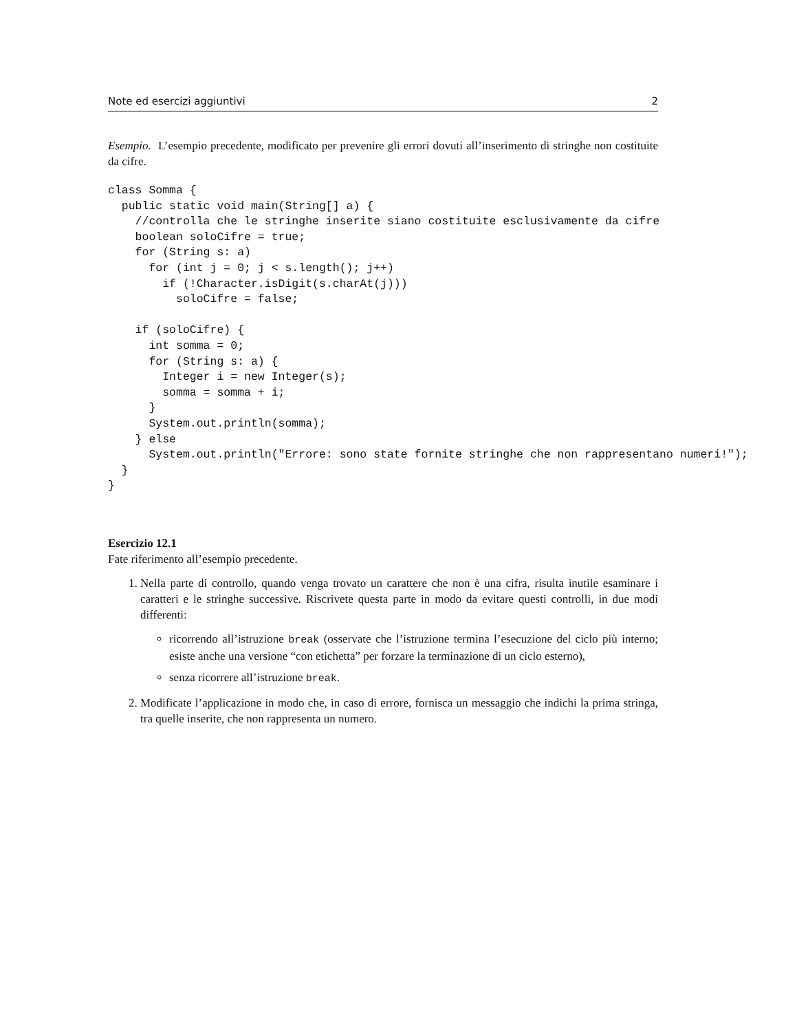Note ed esercizi aggiuntivi 2
Esempio. L’esempio precedente, modificato per prevenire gli errori dovuti all’inserimento di stringhe non costituite da cifre.
class Somma {
  public static void main(String[] a) {
    //controlla che le stringhe inserite siano costituite esclusivamente da cifre
    boolean soloCifre = true;
    for (String s: a)
      for (int j = 0; j < s.length(); j++)
        if (!Character.isDigit(s.charAt(j)))
          soloCifre = false;

    if (soloCifre) {
      int somma = 0;
      for (String s: a) {
        Integer i = new Integer(s);
        somma = somma + i;
      }
      System.out.println(somma);
    } else
      System.out.println("Errore: sono state fornite stringhe che non rappresentano numeri!");
  }
}
Esercizio 12.1
Fate riferimento all’esempio precedente.
1. Nella parte di controllo, quando venga trovato un carattere che non è una cifra, risulta inutile esaminare i caratteri e le stringhe successive. Riscrivete questa parte in modo da evitare questi controlli, in due modi differenti:
ricorrendo all’istruzione break (osservate che l’istruzione termina l’esecuzione del ciclo più interno; esiste anche una versione “con etichetta” per forzare la terminazione di un ciclo esterno),
senza ricorrere all’istruzione break.
2. Modificate l’applicazione in modo che, in caso di errore, fornisca un messaggio che indichi la prima stringa, tra quelle inserite, che non rappresenta un numero.